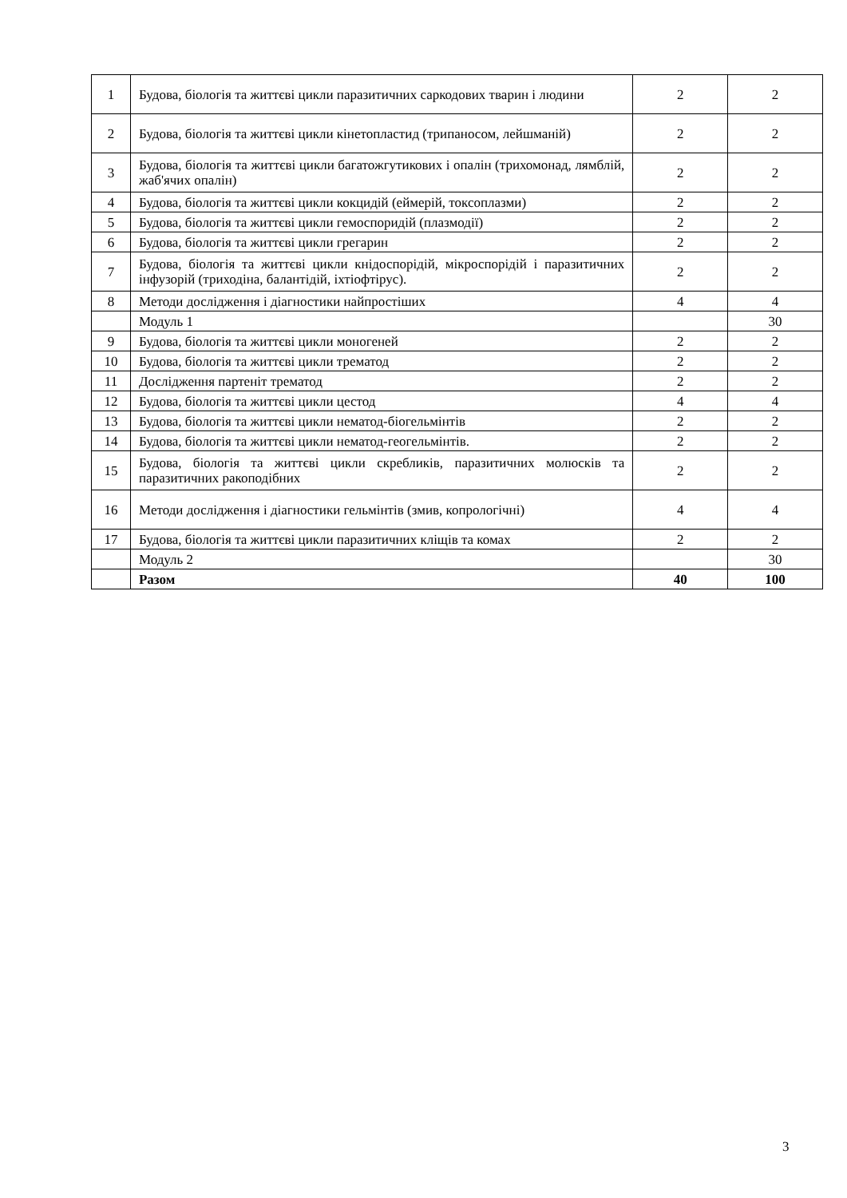| 1 | Будова, біологія та життєві цикли паразитичних саркодових тварин і людини | 2 | 2 |
| 2 | Будова, біологія та життєві цикли кінетопластид (трипаносом, лейшманій) | 2 | 2 |
| 3 | Будова, біологія та життєві цикли багатожгутикових і опалін (трихомонад, лямблій, жаб'ячих опалін) | 2 | 2 |
| 4 | Будова, біологія та життєві цикли кокцидій (еймерій, токсоплазми) | 2 | 2 |
| 5 | Будова, біологія та життєві цикли гемоспоридій (плазмодії) | 2 | 2 |
| 6 | Будова, біологія та життєві цикли грегарин | 2 | 2 |
| 7 | Будова, біологія та життєві цикли кнідоспорідій, мікроспорідій і паразитичних інфузорій (триходіна, балантідій, іхтіофтірус). | 2 | 2 |
| 8 | Методи дослідження і діагностики найпростіших | 4 | 4 |
| | Модуль 1 | | 30 |
| 9 | Будова, біологія та життєві цикли моногеней | 2 | 2 |
| 10 | Будова, біологія та життєві цикли трематод | 2 | 2 |
| 11 | Дослідження партеніт трематод | 2 | 2 |
| 12 | Будова, біологія та життєві цикли цестод | 4 | 4 |
| 13 | Будова, біологія та життєві цикли нематод-біогельмінтів | 2 | 2 |
| 14 | Будова, біологія та життєві цикли нематод-геогельмінтів. | 2 | 2 |
| 15 | Будова, біологія та життєві цикли скребликів, паразитичних молюсків та паразитичних ракоподібних | 2 | 2 |
| 16 | Методи дослідження і діагностики гельмінтів (змив, копрологічні) | 4 | 4 |
| 17 | Будова, біологія та життєві цикли паразитичних кліщів та комах | 2 | 2 |
| | Модуль 2 | | 30 |
| | Разом | 40 | 100 |
3